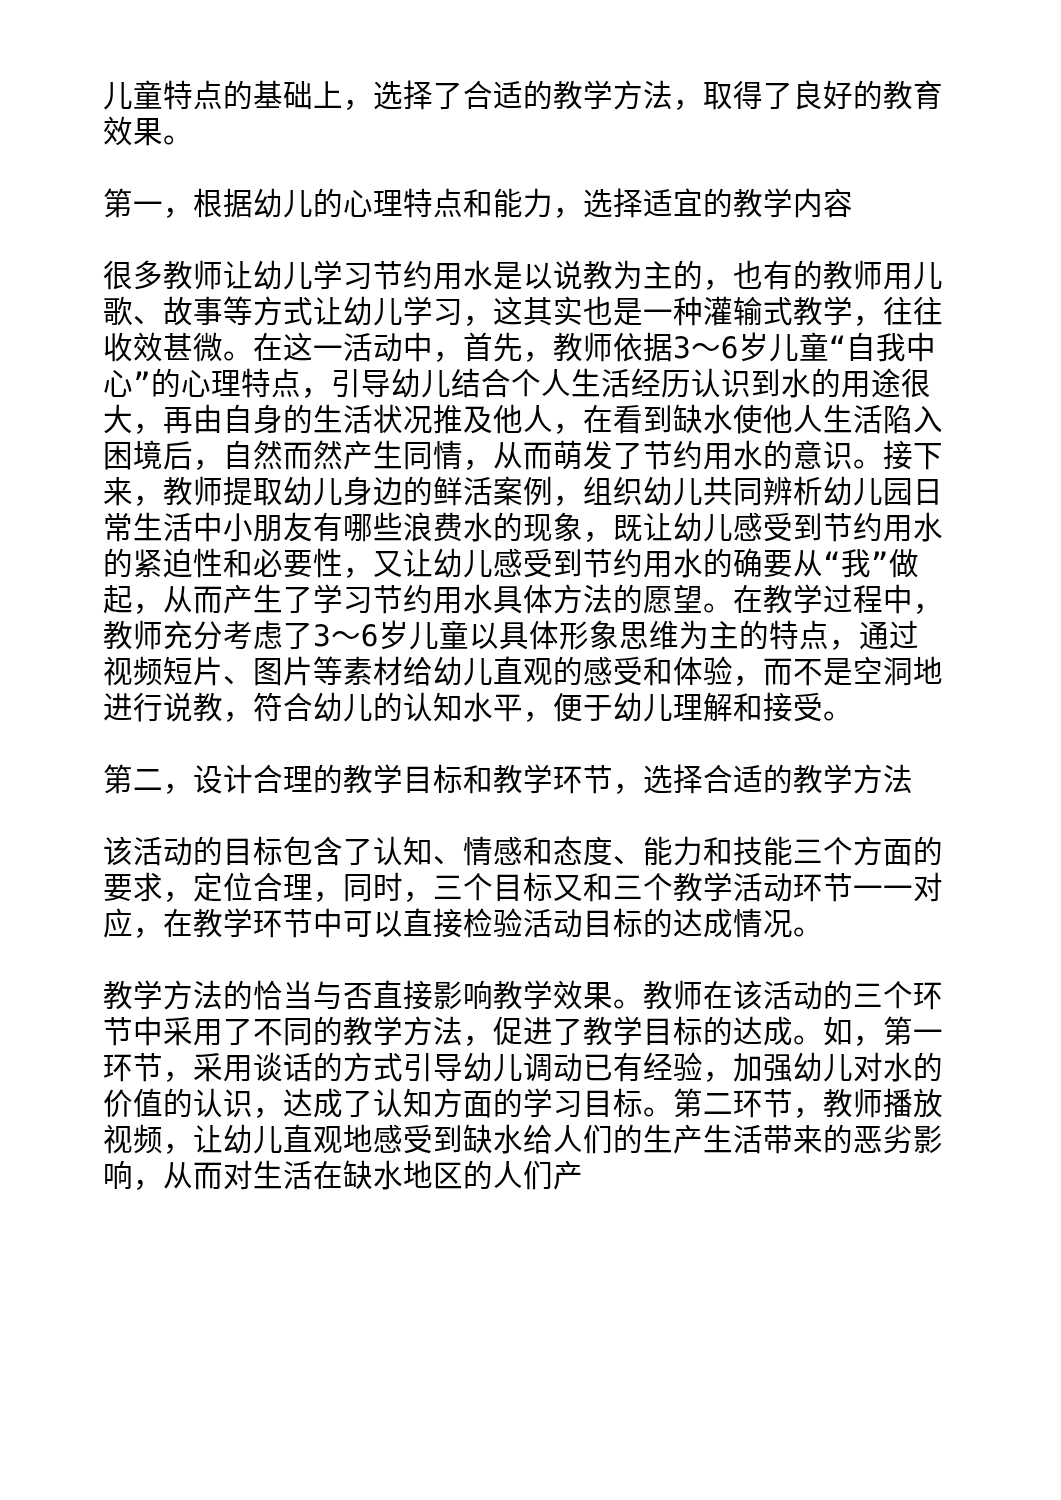儿童特点的基础上，选择了合适的教学方法，取得了良好的教育效果。
第一，根据幼儿的心理特点和能力，选择适宜的教学内容
很多教师让幼儿学习节约用水是以说教为主的，也有的教师用儿歌、故事等方式让幼儿学习，这其实也是一种灌输式教学，往往收效甚微。在这一活动中，首先，教师依据3～6岁儿童“自我中心”的心理特点，引导幼儿结合个人生活经历认识到水的用途很大，再由自身的生活状况推及他人，在看到缺水使他人生活陷入困境后，自然而然产生同情，从而萌发了节约用水的意识。接下来，教师提取幼儿身边的鲜活案例，组织幼儿共同辨析幼儿园日常生活中小朋友有哪些浪费水的现象，既让幼儿感受到节约用水的紧迫性和必要性，又让幼儿感受到节约用水的确要从“我”做起，从而产生了学习节约用水具体方法的愿望。在教学过程中，教师充分考虑了3～6岁儿童以具体形象思维为主的特点，通过视频短片、图片等素材给幼儿直观的感受和体验，而不是空洞地进行说教，符合幼儿的认知水平，便于幼儿理解和接受。
第二，设计合理的教学目标和教学环节，选择合适的教学方法
该活动的目标包含了认知、情感和态度、能力和技能三个方面的要求，定位合理，同时，三个目标又和三个教学活动环节一一对应，在教学环节中可以直接检验活动目标的达成情况。
教学方法的恰当与否直接影响教学效果。教师在该活动的三个环节中采用了不同的教学方法，促进了教学目标的达成。如，第一环节，采用谈话的方式引导幼儿调动已有经验，加强幼儿对水的价值的认识，达成了认知方面的学习目标。第二环节，教师播放视频，让幼儿直观地感受到缺水给人们的生产生活带来的恶劣影响，从而对生活在缺水地区的人们产